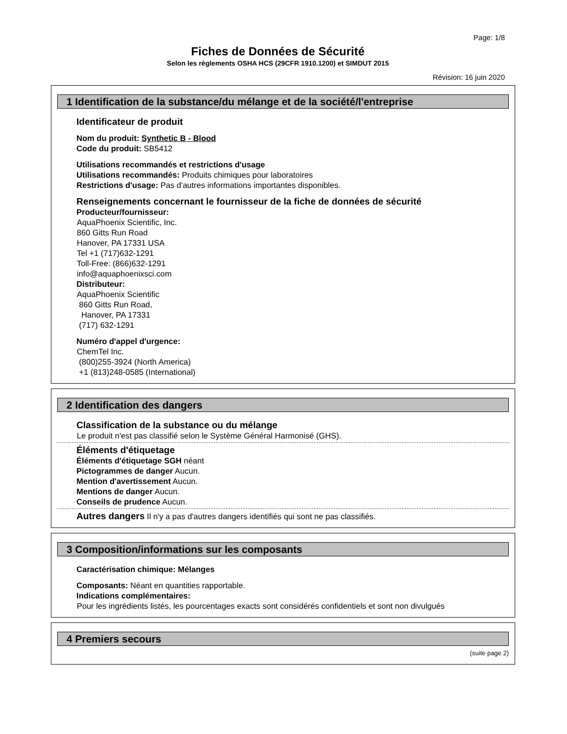Page: 1/8
Fiches de Données de Sécurité
Selon les règlements OSHA HCS (29CFR 1910.1200) et SIMDUT 2015
Révision: 16 juin 2020
1 Identification de la substance/du mélange et de la société/l'entreprise
·Identificateur de produit
·Nom du produit: Synthetic B - Blood
·Code du produit: SB5412
·Utilisations recommandés et restrictions d'usage
·Utilisations recommandés: Produits chimiques pour laboratoires
·Restrictions d'usage: Pas d'autres informations importantes disponibles.
·Renseignements concernant le fournisseur de la fiche de données de sécurité
·Producteur/fournisseur:
AquaPhoenix Scientific, Inc.
860 Gitts Run Road
Hanover, PA 17331 USA
Tel +1 (717)632-1291
Toll-Free: (866)632-1291
info@aquaphoenixsci.com
·Distributeur:
AquaPhoenix Scientific
860 Gitts Run Road,
Hanover, PA 17331
(717) 632-1291
·Numéro d'appel d'urgence:
ChemTel Inc.
(800)255-3924 (North America)
+1 (813)248-0585 (International)
2 Identification des dangers
·Classification de la substance ou du mélange
Le produit n'est pas classifié selon le Système Général Harmonisé (GHS).
·Éléments d'étiquetage
·Éléments d'étiquetage SGH néant
·Pictogrammes de danger Aucun.
·Mention d'avertissement Aucun.
·Mentions de danger Aucun.
·Conseils de prudence Aucun.
·Autres dangers Il n'y a pas d'autres dangers identifiés qui sont ne pas classifiés.
3 Composition/informations sur les composants
·Caractérisation chimique: Mélanges
·Composants: Néant en quantities rapportable.
·Indications complémentaires:
Pour les ingrédients listés, les pourcentages exacts sont considérés confidentiels et sont non divulgués
4 Premiers secours
(suite page 2)